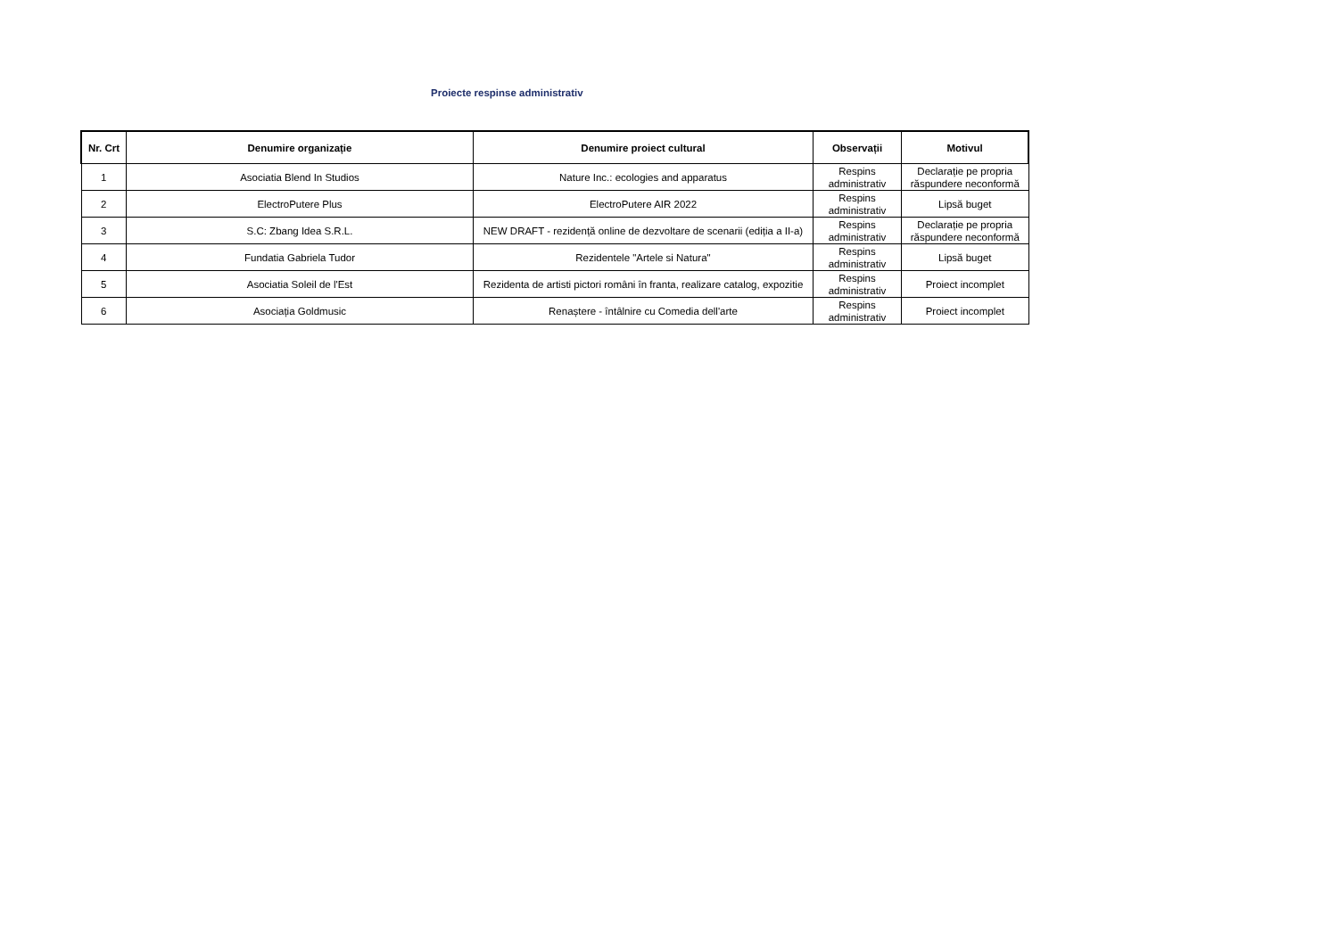Proiecte respinse administrativ
| Nr. Crt | Denumire organizație | Denumire proiect cultural | Observații | Motivul |
| --- | --- | --- | --- | --- |
| 1 | Asociatia Blend In Studios | Nature Inc.: ecologies and apparatus | Respins administrativ | Declarație pe propria răspundere neconformă |
| 2 | ElectroPutere Plus | ElectroPutere AIR 2022 | Respins administrativ | Lipsă buget |
| 3 | S.C: Zbang Idea S.R.L. | NEW DRAFT - rezidență online de dezvoltare de scenarii (ediția a II-a) | Respins administrativ | Declarație pe propria răspundere neconformă |
| 4 | Fundatia Gabriela Tudor | Rezidentele "Artele si Natura" | Respins administrativ | Lipsă buget |
| 5 | Asociatia Soleil de l'Est | Rezidenta de artisti pictori români în franta, realizare catalog, expozitie | Respins administrativ | Proiect incomplet |
| 6 | Asociația Goldmusic | Renaștere - întâlnire cu Comedia dell'arte | Respins administrativ | Proiect incomplet |